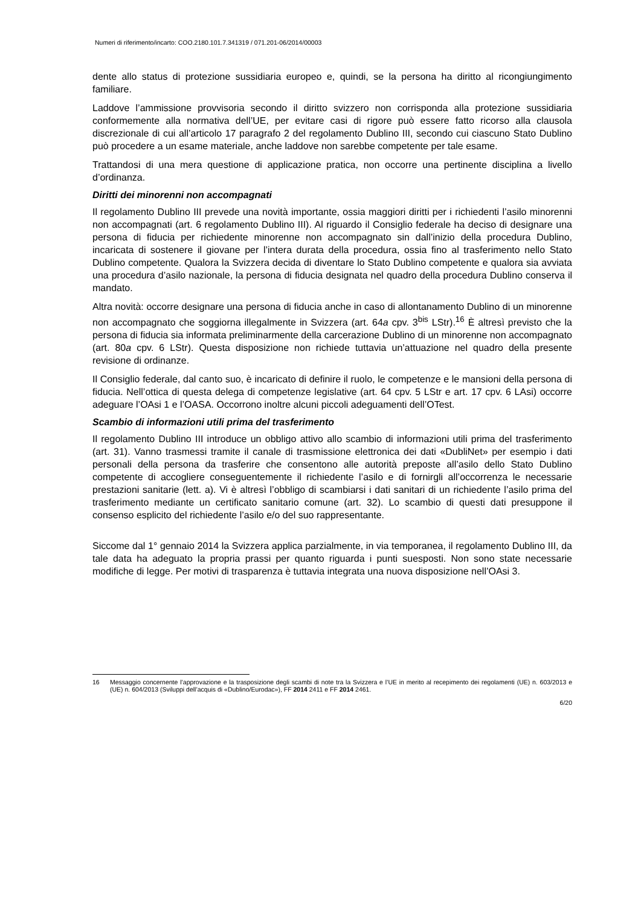Numeri di riferimento/incarto: COO.2180.101.7.341319 / 071.201-06/2014/00003
dente allo status di protezione sussidiaria europeo e, quindi, se la persona ha diritto al ricongiungimento familiare.
Laddove l’ammissione provvisoria secondo il diritto svizzero non corrisponda alla protezione sussidiaria conformemente alla normativa dell’UE, per evitare casi di rigore può essere fatto ricorso alla clausola discrezionale di cui all’articolo 17 paragrafo 2 del regolamento Dublino III, secondo cui ciascuno Stato Dublino può procedere a un esame materiale, anche laddove non sarebbe competente per tale esame.
Trattandosi di una mera questione di applicazione pratica, non occorre una pertinente disciplina a livello d’ordinanza.
Diritti dei minorenni non accompagnati
Il regolamento Dublino III prevede una novità importante, ossia maggiori diritti per i richiedenti l’asilo minorenni non accompagnati (art. 6 regolamento Dublino III). Al riguardo il Consiglio federale ha deciso di designare una persona di fiducia per richiedente minorenne non accompagnato sin dall’inizio della procedura Dublino, incaricata di sostenere il giovane per l’intera durata della procedura, ossia fino al trasferimento nello Stato Dublino competente. Qualora la Svizzera decida di diventare lo Stato Dublino competente e qualora sia avviata una procedura d’asilo nazionale, la persona di fiducia designata nel quadro della procedura Dublino conserva il mandato.
Altra novità: occorre designare una persona di fiducia anche in caso di allontanamento Dublino di un minorenne non accompagnato che soggiorna illegalmente in Svizzera (art. 64a cpv. 3<sup>bis</sup> LStr).<sup>16</sup> È altresì previsto che la persona di fiducia sia informata preliminarmente della carcerazione Dublino di un minorenne non accompagnato (art. 80a cpv. 6 LStr). Questa disposizione non richiede tuttavia un’attuazione nel quadro della presente revisione di ordinanze.
Il Consiglio federale, dal canto suo, è incaricato di definire il ruolo, le competenze e le mansioni della persona di fiducia. Nell’ottica di questa delega di competenze legislative (art. 64 cpv. 5 LStr e art. 17 cpv. 6 LAsi) occorre adeguare l’OAsi 1 e l’OASA. Occorrono inoltre alcuni piccoli adeguamenti dell’OTest.
Scambio di informazioni utili prima del trasferimento
Il regolamento Dublino III introduce un obbligo attivo allo scambio di informazioni utili prima del trasferimento (art. 31). Vanno trasmessi tramite il canale di trasmissione elettronica dei dati «DubliNet» per esempio i dati personali della persona da trasferire che consentono alle autorità preposte all’asilo dello Stato Dublino competente di accogliere conseguentemente il richiedente l’asilo e di fornirgli all’occorrenza le necessarie prestazioni sanitarie (lett. a). Vi è altresì l’obbligo di scambiarsi i dati sanitari di un richiedente l’asilo prima del trasferimento mediante un certificato sanitario comune (art. 32). Lo scambio di questi dati presuppone il consenso esplicito del richiedente l’asilo e/o del suo rappresentante.
Siccome dal 1° gennaio 2014 la Svizzera applica parzialmente, in via temporanea, il regolamento Dublino III, da tale data ha adeguato la propria prassi per quanto riguarda i punti suesposti. Non sono state necessarie modifiche di legge. Per motivi di trasparenza è tuttavia integrata una nuova disposizione nell’OAsi 3.
16 Messaggio concernente l’approvazione e la trasposizione degli scambi di note tra la Svizzera e l’UE in merito al recepimento dei regolamenti (UE) n. 603/2013 e (UE) n. 604/2013 (Sviluppi dell’acquis di «Dublino/Eurodac»), FF 2014 2411 e FF 2014 2461.
6/20